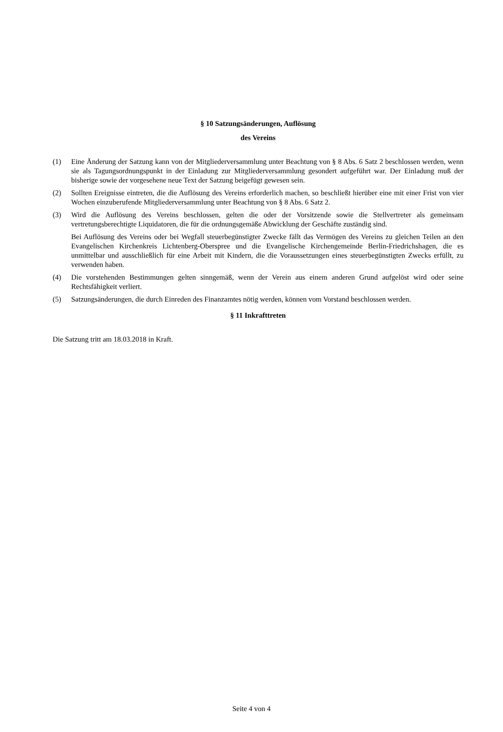§ 10 Satzungsänderungen, Auflösung
des Vereins
(1) Eine Änderung der Satzung kann von der Mitgliederversammlung unter Beachtung von § 8 Abs. 6 Satz 2 beschlossen werden, wenn sie als Tagungsordnungspunkt in der Einladung zur Mitgliederversammlung gesondert aufgeführt war. Der Einladung muß der bisherige sowie der vorgesehene neue Text der Satzung beigefügt gewesen sein.
(2) Sollten Ereignisse eintreten, die die Auflösung des Vereins erforderlich machen, so beschließt hierüber eine mit einer Frist von vier Wochen einzuberufende Mitgliederversammlung unter Beachtung von § 8 Abs. 6 Satz 2.
(3) Wird die Auflösung des Vereins beschlossen, gelten die oder der Vorsitzende sowie die Stellvertreter als gemeinsam vertretungsberechtigte Liquidatoren, die für die ordnungsgemäße Abwicklung der Geschäfte zuständig sind.
Bei Auflösung des Vereins oder bei Wegfall steuerbegünstigter Zwecke fällt das Vermögen des Vereins zu gleichen Teilen an den Evangelischen Kirchenkreis Lichtenberg-Oberspree und die Evangelische Kirchengemeinde Berlin-Friedrichshagen, die es unmittelbar und ausschließlich für eine Arbeit mit Kindern, die die Voraussetzungen eines steuerbegünstigten Zwecks erfüllt, zu verwenden haben.
(4) Die vorstehenden Bestimmungen gelten sinngemäß, wenn der Verein aus einem anderen Grund aufgelöst wird oder seine Rechtsfähigkeit verliert.
(5) Satzungsänderungen, die durch Einreden des Finanzamtes nötig werden, können vom Vorstand beschlossen werden.
§ 11 Inkrafttreten
Die Satzung tritt am 18.03.2018 in Kraft.
Seite 4 von 4